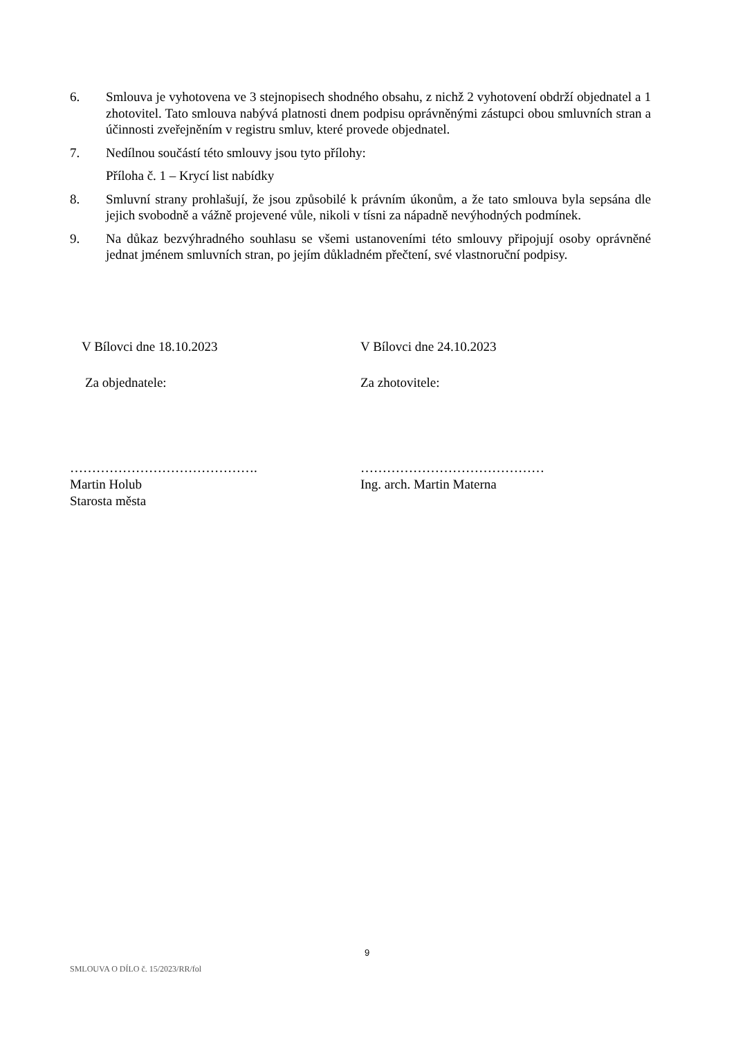6. Smlouva je vyhotovena ve 3 stejnopisech shodného obsahu, z nichž 2 vyhotovení obdrží objednatel a 1 zhotovitel. Tato smlouva nabývá platnosti dnem podpisu oprávněnými zástupci obou smluvních stran a účinnosti zveřejněním v registru smluv, které provede objednatel.
7. Nedílnou součástí této smlouvy jsou tyto přílohy:
Příloha č. 1 – Krycí list nabídky
8. Smluvní strany prohlašují, že jsou způsobilé k právním úkonům, a že tato smlouva byla sepsána dle jejich svobodně a vážně projevené vůle, nikoli v tísni za nápadně nevýhodných podmínek.
9. Na důkaz bezvýhradného souhlasu se všemi ustanoveními této smlouvy připojují osoby oprávněné jednat jménem smluvních stran, po jejím důkladném přečtení, své vlastnoruční podpisy.
V Bílovci dne 18.10.2023
Za objednatele:
…………………………………….
Martin Holub
Starosta města
V Bílovci dne 24.10.2023
Za zhotovitele:
……………………………………
Ing. arch. Martin Materna
9
SMLOUVA O DÍLO č. 15/2023/RR/fol